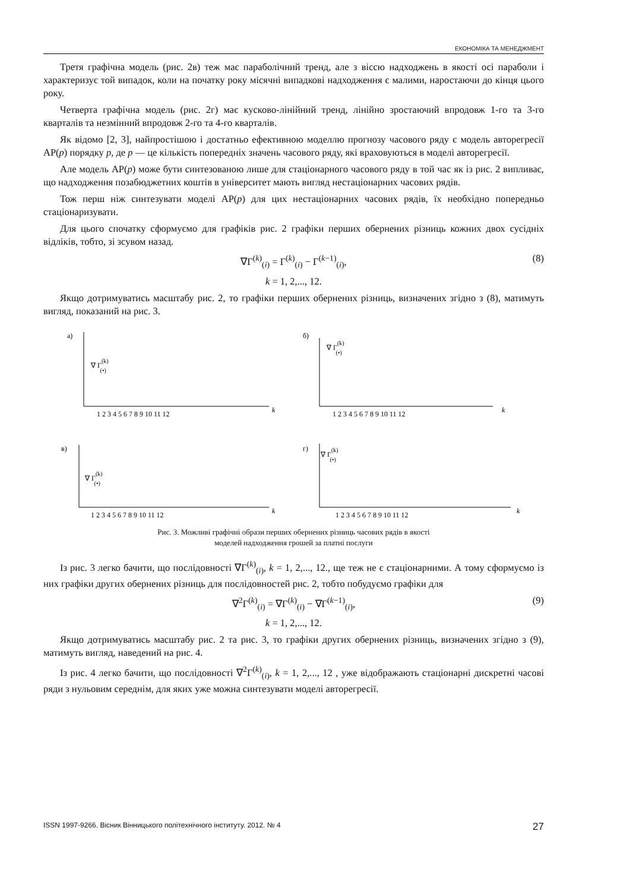ЕКОНОМІКА ТА МЕНЕДЖМЕНТ
Третя графічна модель (рис. 2в) теж має параболічний тренд, але з віссю надходжень в якості осі параболи і характеризує той випадок, коли на початку року місячні випадкові надходження є малими, наростаючи до кінця цього року.
Четверта графічна модель (рис. 2г) має кусково-лінійний тренд, лінійно зростаючий впродовж 1-го та 3-го кварталів та незмінний впродовж 2-го та 4-го кварталів.
Як відомо [2, 3], найпростішою і достатньо ефективною моделлю прогнозу часового ряду є модель авторегресії АР(p) порядку p, де p — це кількість попередніх значень часового ряду, які враховуються в моделі авторегресії.
Але модель АР(p) може бути синтезованою лише для стаціонарного часового ряду в той час як із рис. 2 випливає, що надходження позабюджетних коштів в університет мають вигляд нестаціонарних часових рядів.
Тож перш ніж синтезувати моделі АР(p) для цих нестаціонарних часових рядів, їх необхідно попередньо стаціонаризувати.
Для цього спочатку сформуємо для графіків рис. 2 графіки перших обернених різниць кожних двох сусідніх відліків, тобто, зі зсувом назад.
∇Γ<sup>(k)</sup><sub>(i)</sub> = Γ<sup>(k)</sup><sub>(i)</sub> − Γ<sup>(k−1)</sup><sub>(i)</sub>, (8)
k = 1, 2,..., 12.
Якщо дотримуватись масштабу рис. 2, то графіки перших обернених різниць, визначених згідно з (8), матимуть вигляд, показаний на рис. 3.
а)
∇ Γ(k)(•)
k
1 2 3 4 5 6 7 8 9 10 11 12
б)
∇ Γ(k)(•)
k
1 2 3 4 5 6 7 8 9 10 11 12
в)
∇ Γ(k)(•)
k
1 2 3 4 5 6 7 8 9 10 11 12
г)
∇ Γ(k)(•)
k
1 2 3 4 5 6 7 8 9 10 11 12
Рис. 3. Можливі графічні образи перших обернених різниць часових рядів в якості
моделей надходження грошей за платні послуги
Із рис. 3 легко бачити, що послідовності ∇Γ<sup>(k)</sup><sub>(i)</sub>, k = 1, 2,..., 12., ще теж не є стаціонарними. А тому сформуємо із них графіки других обернених різниць для послідовностей рис. 2, тобто побудуємо графіки для
∇<sup>2</sup>Γ<sup>(k)</sup><sub>(i)</sub> = ∇Γ<sup>(k)</sup><sub>(i)</sub> − ∇Γ<sup>(k−1)</sup><sub>(i)</sub>, (9)
k = 1, 2,..., 12.
Якщо дотримуватись масштабу рис. 2 та рис. 3, то графіки других обернених різниць, визначених згідно з (9), матимуть вигляд, наведений на рис. 4.
Із рис. 4 легко бачити, що послідовності ∇<sup>2</sup>Γ<sup>(k)</sup><sub>(i)</sub>, k = 1, 2,..., 12 , уже відображають стаціонарні дискретні часові ряди з нульовим середнім, для яких уже можна синтезувати моделі авторегресії.
ISSN 1997-9266. Вісник Вінницького політехнічного інституту. 2012. № 4 27